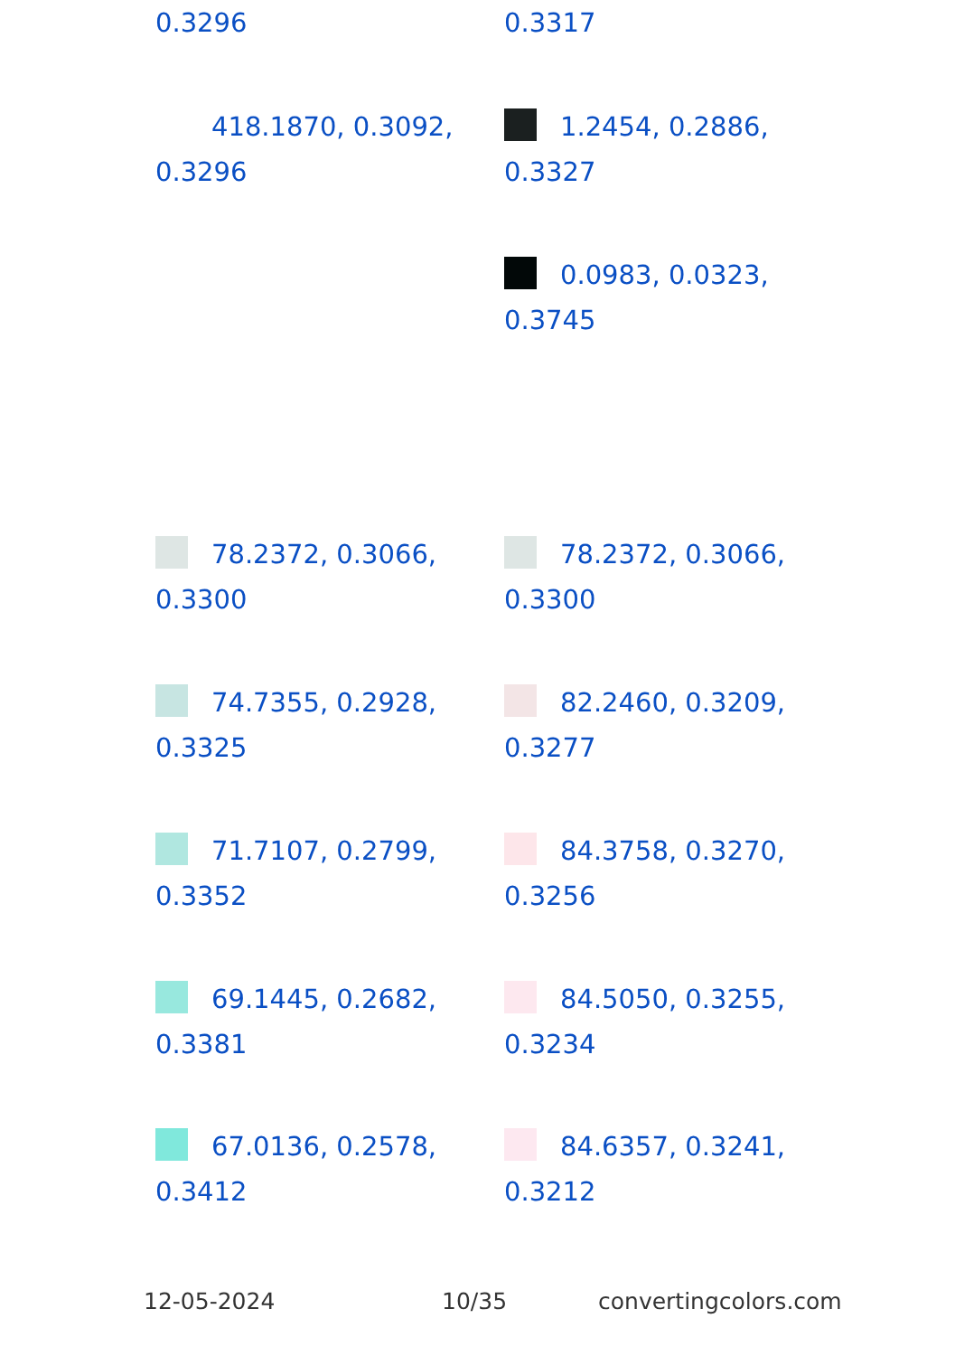0.3296 0.3317
418.1870, 0.3092, 0.3296
1.2454, 0.2886, 0.3327
0.0983, 0.0323, 0.3745
78.2372, 0.3066, 0.3300
78.2372, 0.3066, 0.3300
74.7355, 0.2928, 0.3325
82.2460, 0.3209, 0.3277
71.7107, 0.2799, 0.3352
84.3758, 0.3270, 0.3256
69.1445, 0.2682, 0.3381
84.5050, 0.3255, 0.3234
67.0136, 0.2578, 0.3412
84.6357, 0.3241, 0.3212
12-05-2024 10/35 convertingcolors.com